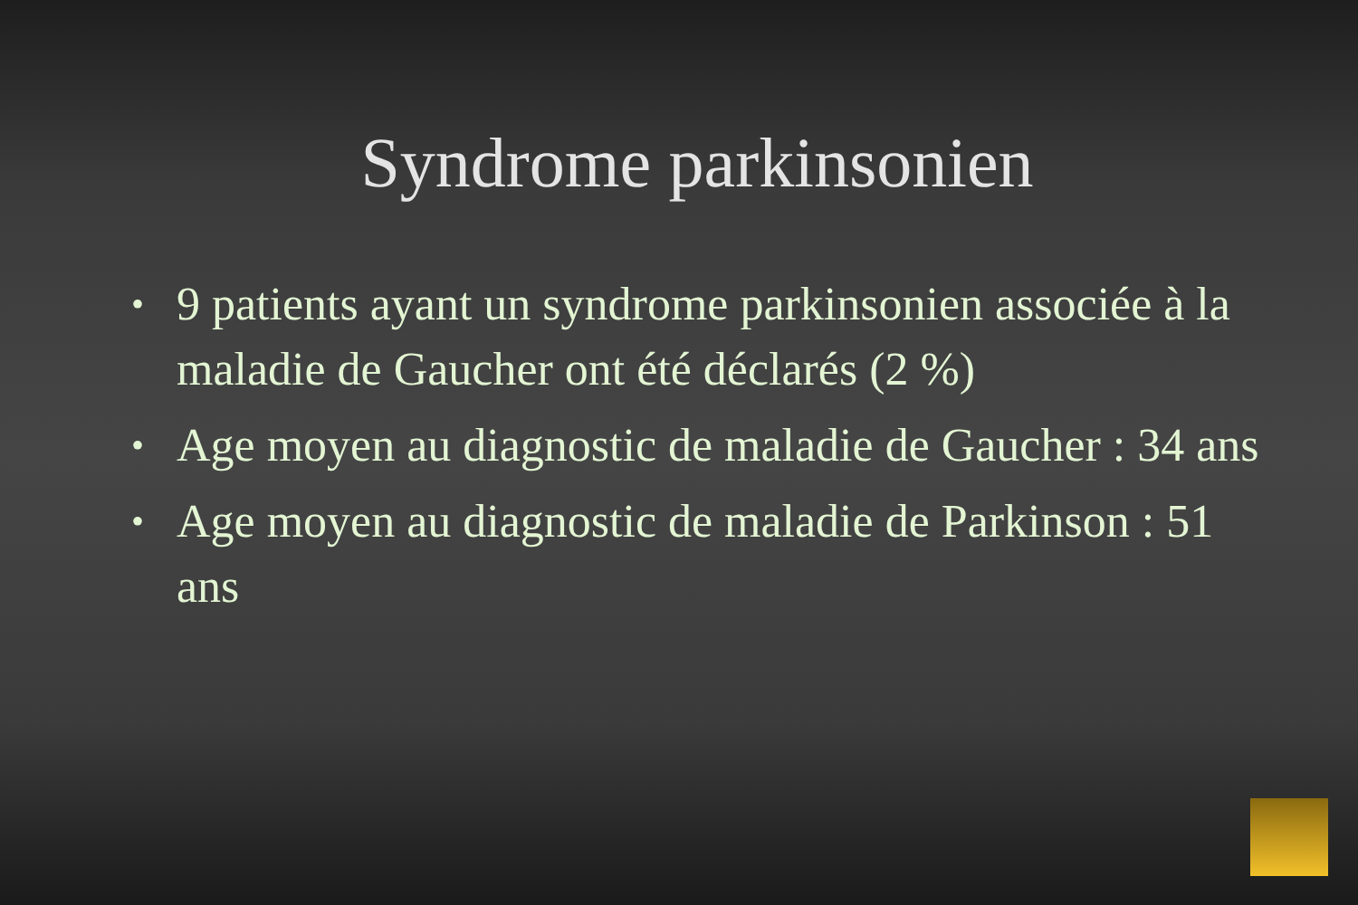Syndrome parkinsonien
• 9 patients ayant un syndrome parkinsonien associée à la maladie de Gaucher ont été déclarés (2 %)
• Age moyen au diagnostic de maladie de Gaucher : 34 ans
• Age moyen au diagnostic de maladie de Parkinson : 51 ans